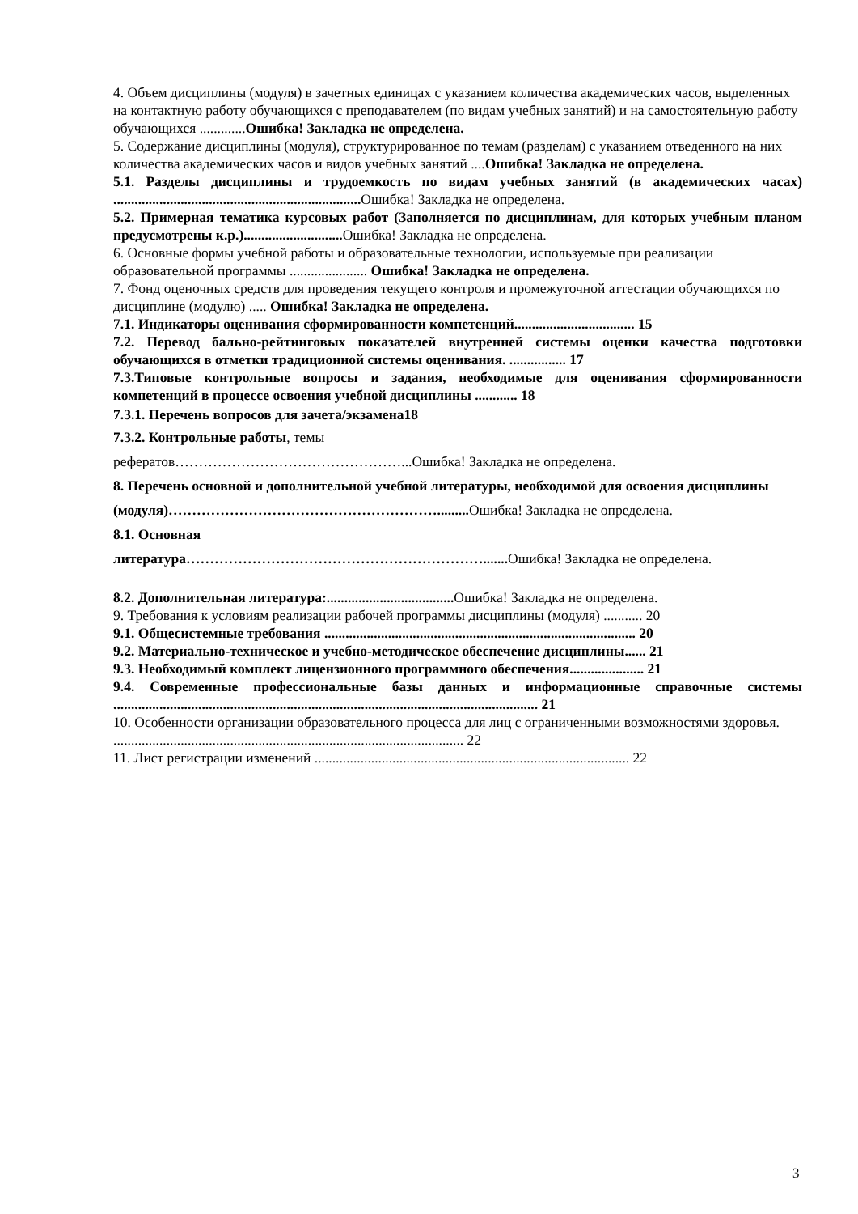4. Объем дисциплины (модуля) в зачетных единицах с указанием количества академических часов, выделенных на контактную работу обучающихся с преподавателем (по видам учебных занятий) и на самостоятельную работу обучающихся .............Ошибка! Закладка не определена.
5. Содержание дисциплины (модуля), структурированное по темам (разделам) с указанием отведенного на них количества академических часов и видов учебных занятий ....Ошибка! Закладка не определена.
5.1. Разделы дисциплины и трудоемкость по видам учебных занятий (в академических часах) ...................................................................... Ошибка! Закладка не определена.
5.2. Примерная тематика курсовых работ (Заполняется по дисциплинам, для которых учебным планом предусмотрены к.р.)............................ Ошибка! Закладка не определена.
6. Основные формы учебной работы и образовательные технологии, используемые при реализации образовательной программы ...................... Ошибка! Закладка не определена.
7. Фонд оценочных средств для проведения текущего контроля и промежуточной аттестации обучающихся по дисциплине (модулю) ..... Ошибка! Закладка не определена.
7.1. Индикаторы оценивания сформированности компетенций.................................. 15
7.2. Перевод бально-рейтинговых показателей внутренней системы оценки качества подготовки обучающихся в отметки традиционной системы оценивания. ................ 17
7.3.Типовые контрольные вопросы и задания, необходимые для оценивания сформированности компетенций в процессе освоения учебной дисциплины ............ 18
7.3.1. Перечень вопросов для зачета/экзамена18
7.3.2. Контрольные работы, темы
рефератов…………………………………………...Ошибка! Закладка не определена.
8. Перечень основной и дополнительной учебной литературы, необходимой для освоения дисциплины
(модуля)…………………………………………………......... Ошибка! Закладка не определена.
8.1. Основная
литература………………………………………………………....... Ошибка! Закладка не определена.
8.2. Дополнительная литература:.................................... Ошибка! Закладка не определена.
9. Требования к условиям реализации рабочей программы дисциплины (модуля) ........... 20
9.1. Общесистемные требования ........................................................................................ 20
9.2. Материально-техническое и учебно-методическое обеспечение дисциплины...... 21
9.3. Необходимый комплект лицензионного программного обеспечения..................... 21
9.4. Современные профессиональные базы данных и информационные справочные системы ........................................................................................................................ 21
10. Особенности организации образовательного процесса для лиц с ограниченными возможностями здоровья. ................................................................................................... 22
11. Лист регистрации изменений ......................................................................................... 22
3